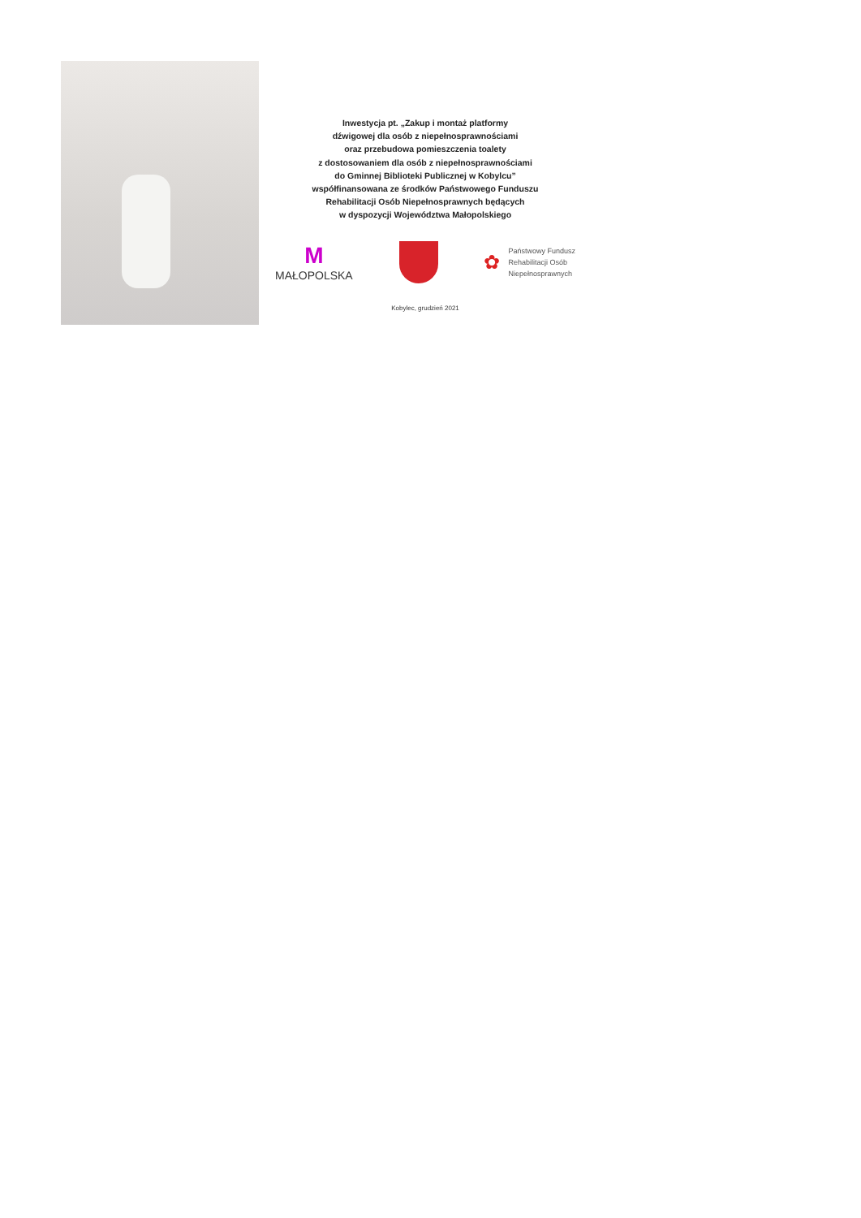Inwestycja pt. „Zakup i montaż platformy
dźwigowej dla osób z niepełnosprawnościami
oraz przebudowa pomieszczenia toalety
z dostosowaniem dla osób z niepełnosprawnościami
do Gminnej Biblioteki Publicznej w Kobylcu”
współfinansowana ze środków Państwowego Funduszu
Rehabilitacji Osób Niepełnosprawnych będących
w dyspozycji Województwa Małopolskiego
M
MAŁOPOLSKA
✿
Państwowy Fundusz
Rehabilitacji Osób
Niepełnosprawnych
Kobylec, grudzień 2021